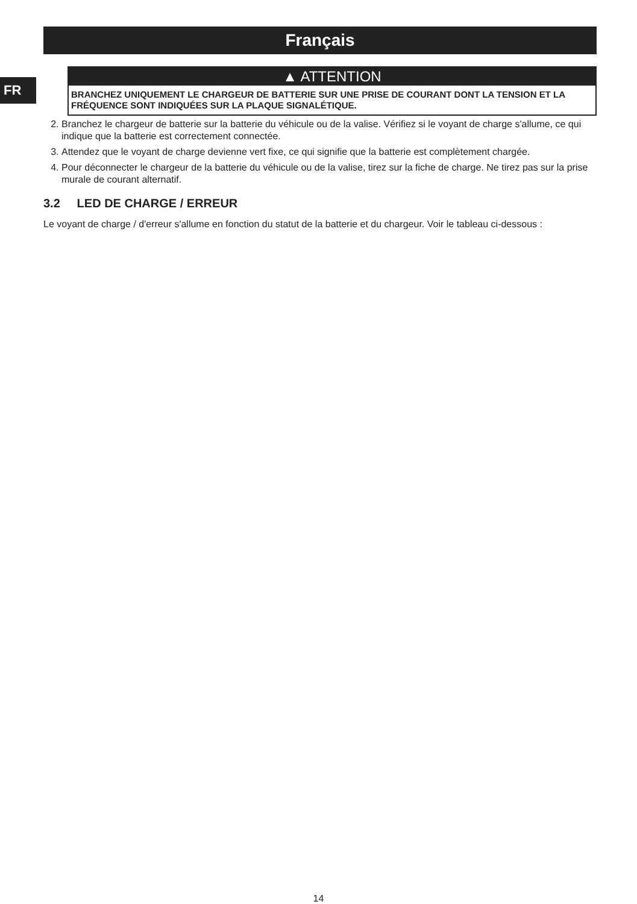FR
Français
▲ ATTENTION
BRANCHEZ UNIQUEMENT LE CHARGEUR DE BATTERIE SUR UNE PRISE DE COURANT DONT LA TENSION ET LA FRÉQUENCE SONT INDIQUÉES SUR LA PLAQUE SIGNALÉTIQUE.
2. Branchez le chargeur de batterie sur la batterie du véhicule ou de la valise. Vérifiez si le voyant de charge s'allume, ce qui indique que la batterie est correctement connectée.
3. Attendez que le voyant de charge devienne vert fixe, ce qui signifie que la batterie est complètement chargée.
4. Pour déconnecter le chargeur de la batterie du véhicule ou de la valise, tirez sur la fiche de charge. Ne tirez pas sur la prise murale de courant alternatif.
3.2 LED DE CHARGE / ERREUR
Le voyant de charge / d'erreur s'allume en fonction du statut de la batterie et du chargeur. Voir le tableau ci-dessous :
14